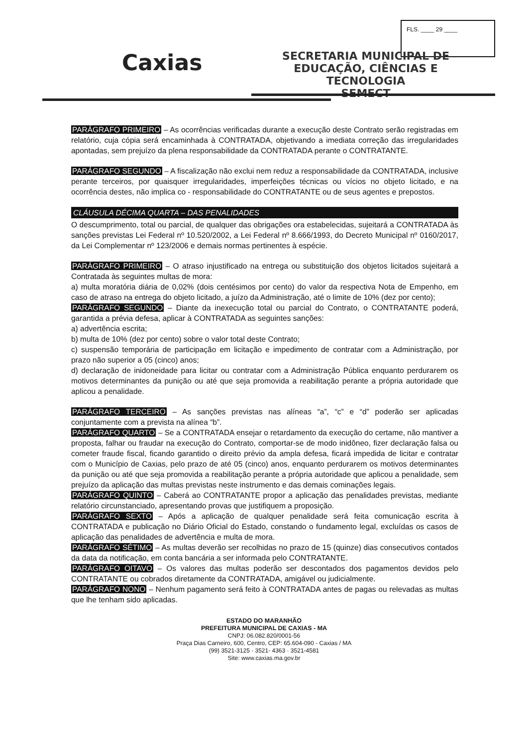FLS. ____ 29 ____
Caxias
SECRETARIA MUNICIPAL DE
EDUCAÇÃO, CIÊNCIAS E TECNOLOGIA
SEMECT
PARÁGRAFO PRIMEIRO – As ocorrências verificadas durante a execução deste Contrato serão registradas em relatório, cuja cópia será encaminhada à CONTRATADA, objetivando a imediata correção das irregularidades apontadas, sem prejuízo da plena responsabilidade da CONTRATADA perante o CONTRATANTE.
PARÁGRAFO SEGUNDO – A fiscalização não exclui nem reduz a responsabilidade da CONTRATADA, inclusive perante terceiros, por quaisquer irregularidades, imperfeições técnicas ou vícios no objeto licitado, e na ocorrência destes, não implica co - responsabilidade do CONTRATANTE ou de seus agentes e prepostos.
CLÁUSULA DÉCIMA QUARTA – DAS PENALIDADES
O descumprimento, total ou parcial, de qualquer das obrigações ora estabelecidas, sujeitará a CONTRATADA às sanções previstas Lei Federal nº 10.520/2002, a Lei Federal nº 8.666/1993, do Decreto Municipal nº 0160/2017, da Lei Complementar nº 123/2006 e demais normas pertinentes à espécie.
PARÁGRAFO PRIMEIRO – O atraso injustificado na entrega ou substituição dos objetos licitados sujeitará a Contratada às seguintes multas de mora:
a) multa moratória diária de 0,02% (dois centésimos por cento) do valor da respectiva Nota de Empenho, em caso de atraso na entrega do objeto licitado, a juízo da Administração, até o limite de 10% (dez por cento);
PARÁGRAFO SEGUNDO – Diante da inexecução total ou parcial do Contrato, o CONTRATANTE poderá, garantida a prévia defesa, aplicar à CONTRATADA as seguintes sanções:
a) advertência escrita;
b) multa de 10% (dez por cento) sobre o valor total deste Contrato;
c) suspensão temporária de participação em licitação e impedimento de contratar com a Administração, por prazo não superior a 05 (cinco) anos;
d) declaração de inidoneidade para licitar ou contratar com a Administração Pública enquanto perdurarem os motivos determinantes da punição ou até que seja promovida a reabilitação perante a própria autoridade que aplicou a penalidade.
PARÁGRAFO TERCEIRO – As sanções previstas nas alíneas “a”, “c” e “d” poderão ser aplicadas conjuntamente com a prevista na alínea “b”.
PARÁGRAFO QUARTO – Se a CONTRATADA ensejar o retardamento da execução do certame, não mantiver a proposta, falhar ou fraudar na execução do Contrato, comportar-se de modo inidôneo, fizer declaração falsa ou cometer fraude fiscal, ficando garantido o direito prévio da ampla defesa, ficará impedida de licitar e contratar com o Município de Caxias, pelo prazo de até 05 (cinco) anos, enquanto perdurarem os motivos determinantes da punição ou até que seja promovida a reabilitação perante a própria autoridade que aplicou a penalidade, sem prejuízo da aplicação das multas previstas neste instrumento e das demais cominações legais.
PARÁGRAFO QUINTO – Caberá ao CONTRATANTE propor a aplicação das penalidades previstas, mediante relatório circunstanciado, apresentando provas que justifiquem a proposição.
PARÁGRAFO SEXTO – Após a aplicação de qualquer penalidade será feita comunicação escrita à CONTRATADA e publicação no Diário Oficial do Estado, constando o fundamento legal, excluídas os casos de aplicação das penalidades de advertência e multa de mora.
PARÁGRAFO SÉTIMO – As multas deverão ser recolhidas no prazo de 15 (quinze) dias consecutivos contados da data da notificação, em conta bancária a ser informada pelo CONTRATANTE.
PARÁGRAFO OITAVO – Os valores das multas poderão ser descontados dos pagamentos devidos pelo CONTRATANTE ou cobrados diretamente da CONTRATADA, amigável ou judicialmente.
PARÁGRAFO NONO – Nenhum pagamento será feito à CONTRATADA antes de pagas ou relevadas as multas que lhe tenham sido aplicadas.
ESTADO DO MARANHÃO
PREFEITURA MUNICIPAL DE CAXIAS - MA
CNPJ: 06.082.820/0001-56
Praça Dias Carneiro, 600, Centro, CEP: 65.604-090 - Caxias / MA
(99) 3521-3125 · 3521- 4363 · 3521-4581
Site: www.caxias.ma.gov.br